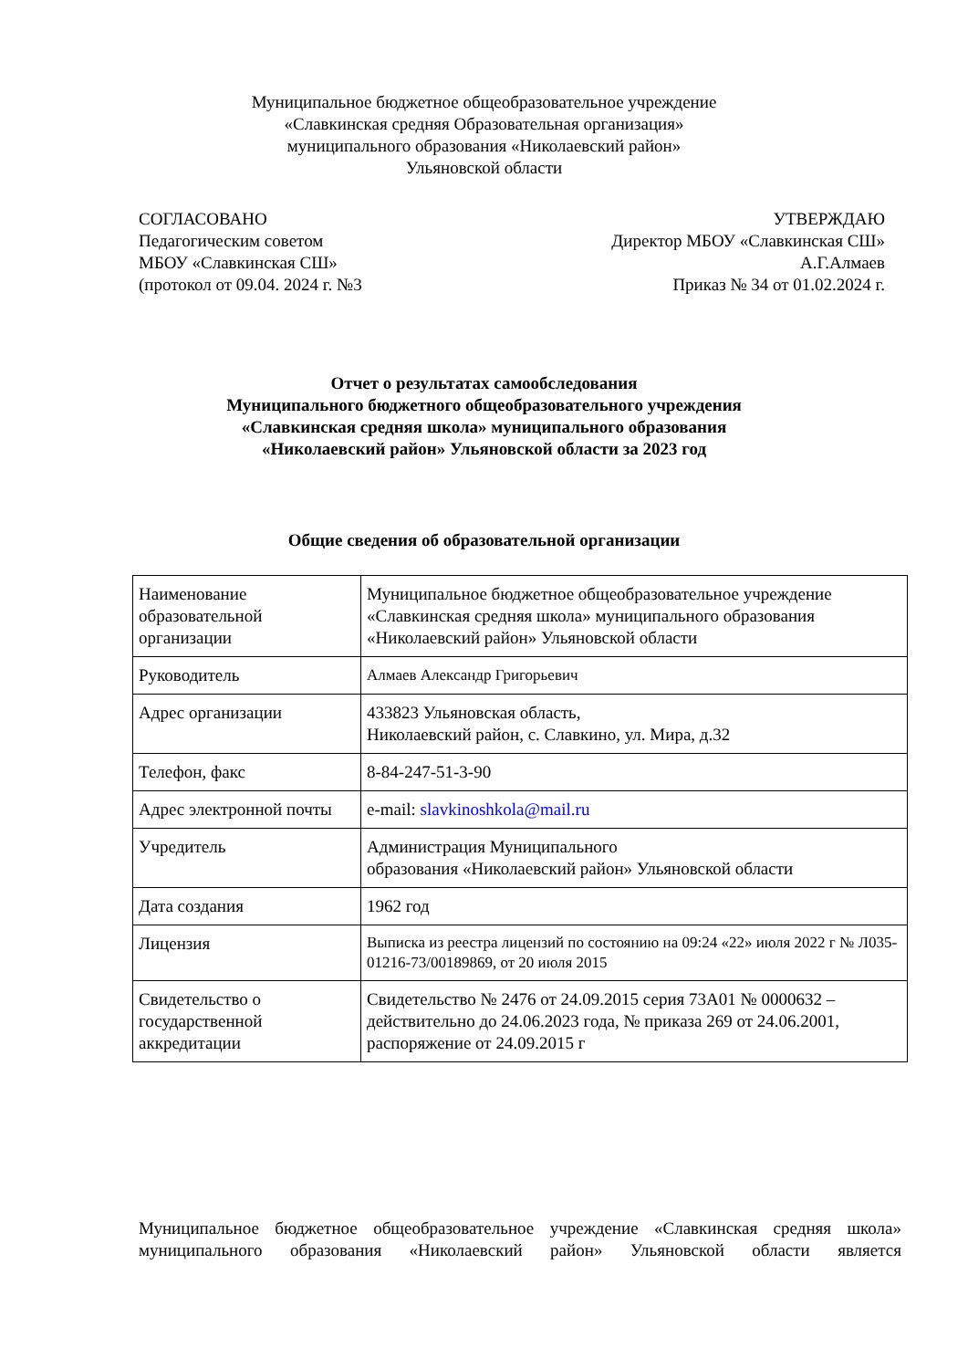Муниципальное бюджетное общеобразовательное учреждение
«Славкинская средняя Образовательная организация»
муниципального образования «Николаевский район»
Ульяновской области
СОГЛАСОВАНО
Педагогическим советом
МБОУ «Славкинская СШ»
(протокол от 09.04. 2024 г. №3
УТВЕРЖДАЮ
Директор МБОУ «Славкинская СШ»
А.Г.Алмаев
Приказ № 34 от 01.02.2024 г.
Отчет о результатах самообследования
Муниципального бюджетного общеобразовательного учреждения
«Славкинская средняя школа» муниципального образования
«Николаевский район» Ульяновской области за 2023 год
Общие сведения об образовательной организации
| Наименование образовательной организации | Муниципальное бюджетное общеобразовательное учреждение «Славкинская средняя школа» муниципального образования «Николаевский район» Ульяновской области |
| Руководитель | Алмаев Александр Григорьевич |
| Адрес организации | 433823 Ульяновская область, Николаевский район, с. Славкино, ул. Мира, д.32 |
| Телефон, факс | 8-84-247-51-3-90 |
| Адрес электронной почты | e-mail: slavkinoshkola@mail.ru |
| Учредитель | Администрация Муниципального образования «Николаевский район» Ульяновской области |
| Дата создания | 1962 год |
| Лицензия | Выписка из реестра лицензий по состоянию на 09:24 «22» июля 2022 г № Л035-01216-73/00189869, от 20 июля 2015 |
| Свидетельство о государственной аккредитации | Свидетельство № 2476 от 24.09.2015 серия 73А01 № 0000632 – действительно до 24.06.2023 года, № приказа 269 от 24.06.2001, распоряжение от 24.09.2015 г |
Муниципальное бюджетное общеобразовательное учреждение «Славкинская средняя школа» муниципального образования «Николаевский район» Ульяновской области является